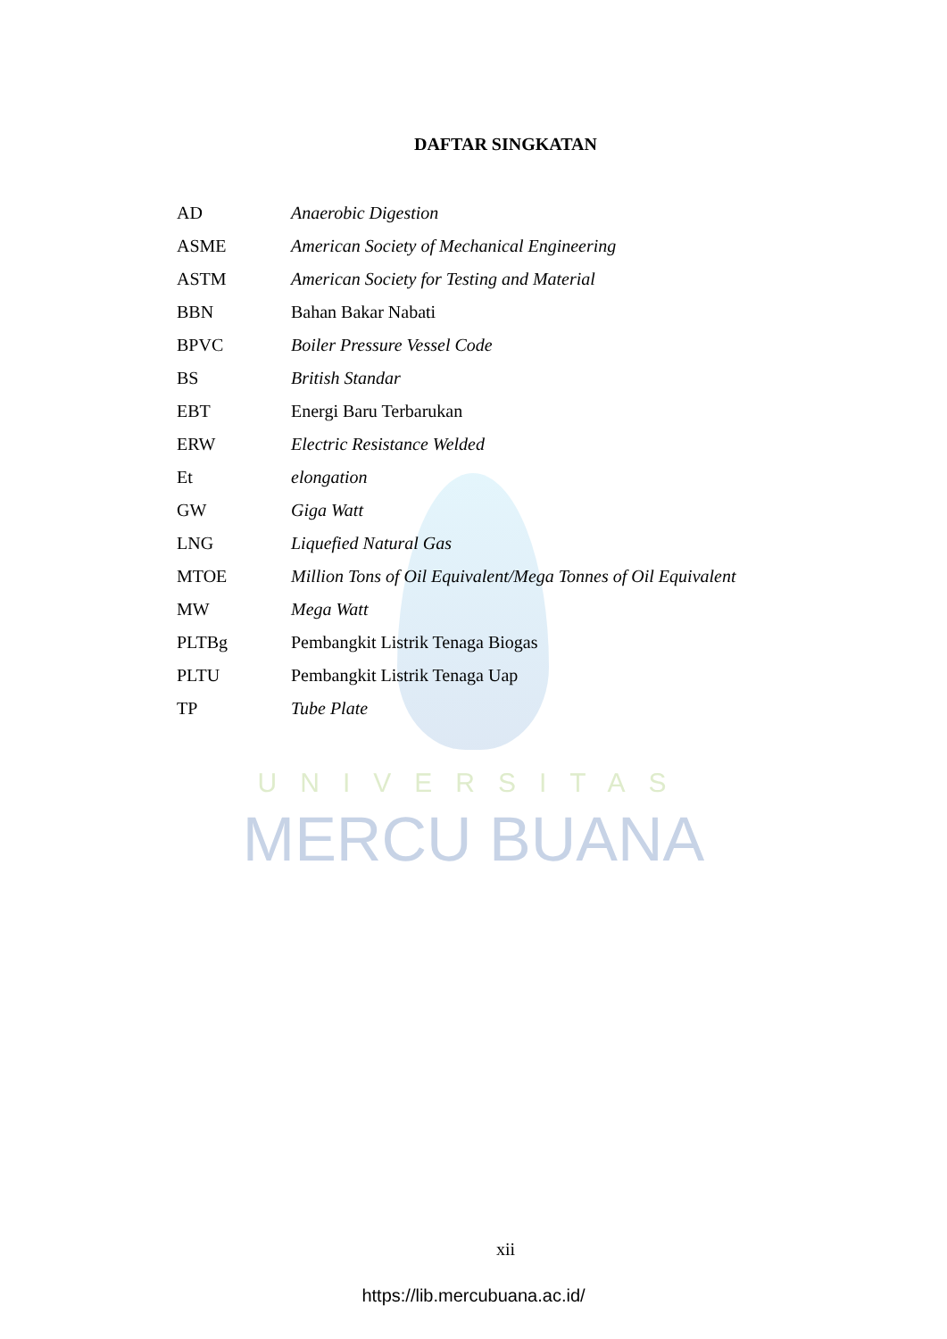UNIVERSITAS
MERCU BUANA
DAFTAR SINGKATAN
| AD | Anaerobic Digestion |
| ASME | American Society of Mechanical Engineering |
| ASTM | American Society for Testing and Material |
| BBN | Bahan Bakar Nabati |
| BPVC | Boiler Pressure Vessel Code |
| BS | British Standar |
| EBT | Energi Baru Terbarukan |
| ERW | Electric Resistance Welded |
| Et | elongation |
| GW | Giga Watt |
| LNG | Liquefied Natural Gas |
| MTOE | Million Tons of Oil Equivalent/Mega Tonnes of Oil Equivalent |
| MW | Mega Watt |
| PLTBg | Pembangkit Listrik Tenaga Biogas |
| PLTU | Pembangkit Listrik Tenaga Uap |
| TP | Tube Plate |
xii
https://lib.mercubuana.ac.id/